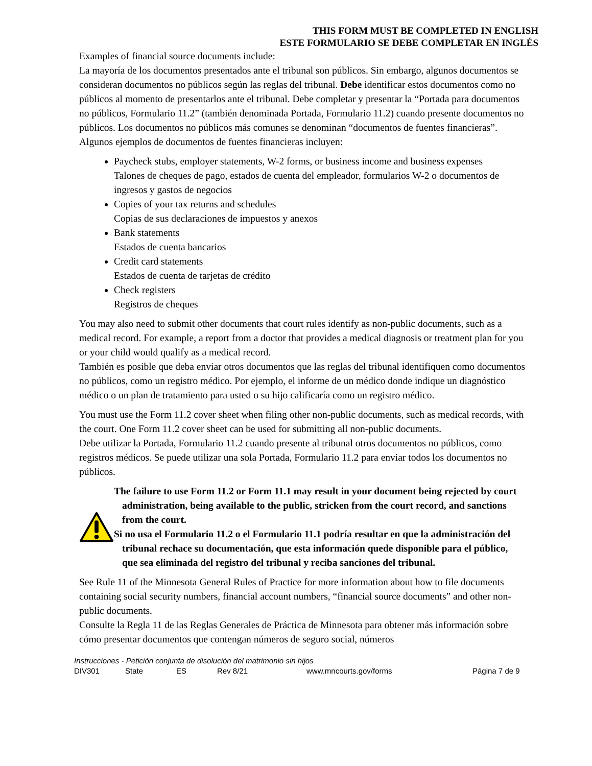THIS FORM MUST BE COMPLETED IN ENGLISH
ESTE FORMULARIO SE DEBE COMPLETAR EN INGLÉS
Examples of financial source documents include:
La mayoría de los documentos presentados ante el tribunal son públicos. Sin embargo, algunos documentos se consideran documentos no públicos según las reglas del tribunal. Debe identificar estos documentos como no públicos al momento de presentarlos ante el tribunal. Debe completar y presentar la “Portada para documentos no públicos, Formulario 11.2” (también denominada Portada, Formulario 11.2) cuando presente documentos no públicos. Los documentos no públicos más comunes se denominan “documentos de fuentes financieras”. Algunos ejemplos de documentos de fuentes financieras incluyen:
Paycheck stubs, employer statements, W-2 forms, or business income and business expenses
Talones de cheques de pago, estados de cuenta del empleador, formularios W-2 o documentos de ingresos y gastos de negocios
Copies of your tax returns and schedules
Copias de sus declaraciones de impuestos y anexos
Bank statements
Estados de cuenta bancarios
Credit card statements
Estados de cuenta de tarjetas de crédito
Check registers
Registros de cheques
You may also need to submit other documents that court rules identify as non-public documents, such as a medical record. For example, a report from a doctor that provides a medical diagnosis or treatment plan for you or your child would qualify as a medical record.
También es posible que deba enviar otros documentos que las reglas del tribunal identifiquen como documentos no públicos, como un registro médico. Por ejemplo, el informe de un médico donde indique un diagnóstico médico o un plan de tratamiento para usted o su hijo calificaría como un registro médico.
You must use the Form 11.2 cover sheet when filing other non-public documents, such as medical records, with the court. One Form 11.2 cover sheet can be used for submitting all non-public documents.
Debe utilizar la Portada, Formulario 11.2 cuando presente al tribunal otros documentos no públicos, como registros médicos. Se puede utilizar una sola Portada, Formulario 11.2 para enviar todos los documentos no públicos.
The failure to use Form 11.2 or Form 11.1 may result in your document being rejected by court administration, being available to the public, stricken from the court record, and sanctions from the court.
Si no usa el Formulario 11.2 o el Formulario 11.1 podría resultar en que la administración del tribunal rechace su documentación, que esta información quede disponible para el público, que sea eliminada del registro del tribunal y reciba sanciones del tribunal.
See Rule 11 of the Minnesota General Rules of Practice for more information about how to file documents containing social security numbers, financial account numbers, “financial source documents” and other non-public documents.
Consulte la Regla 11 de las Reglas Generales de Práctica de Minnesota para obtener más información sobre cómo presentar documentos que contengan números de seguro social, números
Instrucciones - Petición conjunta de disolución del matrimonio sin hijos
DIV301 State ES Rev 8/21 www.mncourts.gov/forms Página 7 de 9